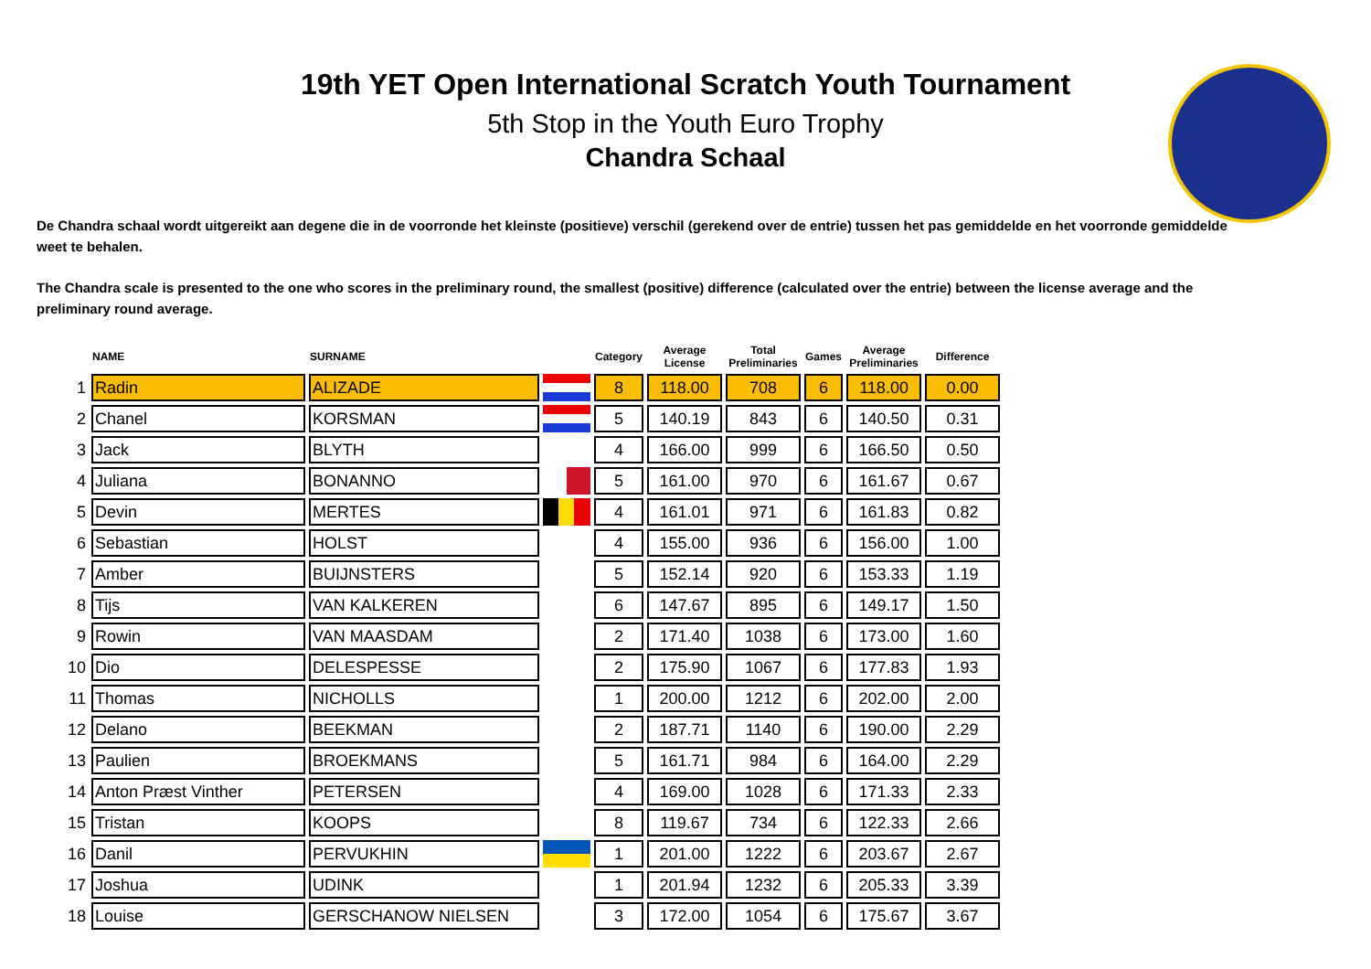19th YET Open International Scratch Youth Tournament
5th Stop in the Youth Euro Trophy
Chandra Schaal
De Chandra schaal wordt uitgereikt aan degene die in de voorronde het kleinste (positieve) verschil (gerekend over de entrie) tussen het pas gemiddelde en het voorronde gemiddelde weet te behalen.
The Chandra scale is presented to the one who scores in the preliminary round, the smallest (positive) difference (calculated over the entrie) between the license average and the preliminary round average.
| | NAME | SURNAME | | Category | Average License | Total Preliminaries | Games | Average Preliminaries | Difference |
| --- | --- | --- | --- | --- | --- | --- | --- | --- | --- |
| 1 | Radin | ALIZADE | | 8 | 118.00 | 708 | 6 | 118.00 | 0.00 |
| 2 | Chanel | KORSMAN | | 5 | 140.19 | 843 | 6 | 140.50 | 0.31 |
| 3 | Jack | BLYTH | | 4 | 166.00 | 999 | 6 | 166.50 | 0.50 |
| 4 | Juliana | BONANNO | | 5 | 161.00 | 970 | 6 | 161.67 | 0.67 |
| 5 | Devin | MERTES | | 4 | 161.01 | 971 | 6 | 161.83 | 0.82 |
| 6 | Sebastian | HOLST | | 4 | 155.00 | 936 | 6 | 156.00 | 1.00 |
| 7 | Amber | BUIJNSTERS | | 5 | 152.14 | 920 | 6 | 153.33 | 1.19 |
| 8 | Tijs | VAN KALKEREN | | 6 | 147.67 | 895 | 6 | 149.17 | 1.50 |
| 9 | Rowin | VAN MAASDAM | | 2 | 171.40 | 1038 | 6 | 173.00 | 1.60 |
| 10 | Dio | DELESPESSE | | 2 | 175.90 | 1067 | 6 | 177.83 | 1.93 |
| 11 | Thomas | NICHOLLS | | 1 | 200.00 | 1212 | 6 | 202.00 | 2.00 |
| 12 | Delano | BEEKMAN | | 2 | 187.71 | 1140 | 6 | 190.00 | 2.29 |
| 13 | Paulien | BROEKMANS | | 5 | 161.71 | 984 | 6 | 164.00 | 2.29 |
| 14 | Anton Præst Vinther | PETERSEN | | 4 | 169.00 | 1028 | 6 | 171.33 | 2.33 |
| 15 | Tristan | KOOPS | | 8 | 119.67 | 734 | 6 | 122.33 | 2.66 |
| 16 | Danil | PERVUKHIN | | 1 | 201.00 | 1222 | 6 | 203.67 | 2.67 |
| 17 | Joshua | UDINK | | 1 | 201.94 | 1232 | 6 | 205.33 | 3.39 |
| 18 | Louise | GERSCHANOW NIELSEN | | 3 | 172.00 | 1054 | 6 | 175.67 | 3.67 |